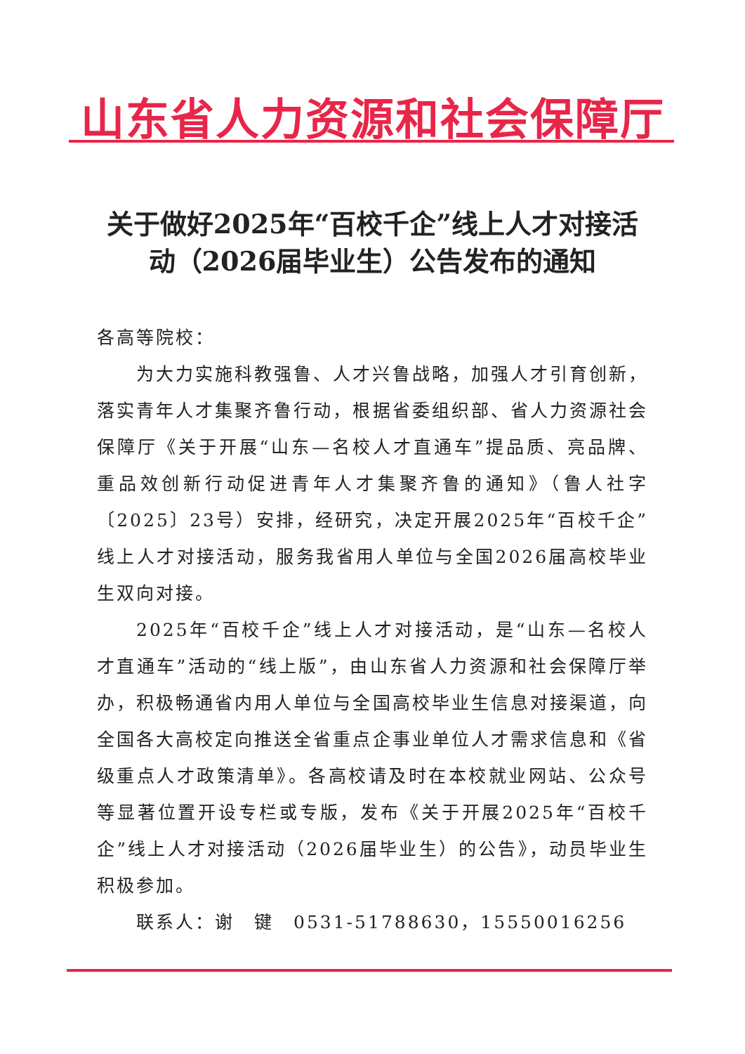山东省人力资源和社会保障厅
关于做好2025年“百校千企”线上人才对接活动（2026届毕业生）公告发布的通知
各高等院校：
为大力实施科教强鲁、人才兴鲁战略，加强人才引育创新，落实青年人才集聚齐鲁行动，根据省委组织部、省人力资源社会保障厅《关于开展“山东—名校人才直通车”提品质、亮品牌、重品效创新行动促进青年人才集聚齐鲁的通知》（鲁人社字〔2025〕23号）安排，经研究，决定开展2025年“百校千企”线上人才对接活动，服务我省用人单位与全国2026届高校毕业生双向对接。
2025年“百校千企”线上人才对接活动，是“山东—名校人才直通车”活动的“线上版”，由山东省人力资源和社会保障厅举办，积极畅通省内用人单位与全国高校毕业生信息对接渠道，向全国各大高校定向推送全省重点企事业单位人才需求信息和《省级重点人才政策清单》。各高校请及时在本校就业网站、公众号等显著位置开设专栏或专版，发布《关于开展2025年“百校千企”线上人才对接活动（2026届毕业生）的公告》，动员毕业生积极参加。
联系人：谢　键　0531-51788630，15550016256